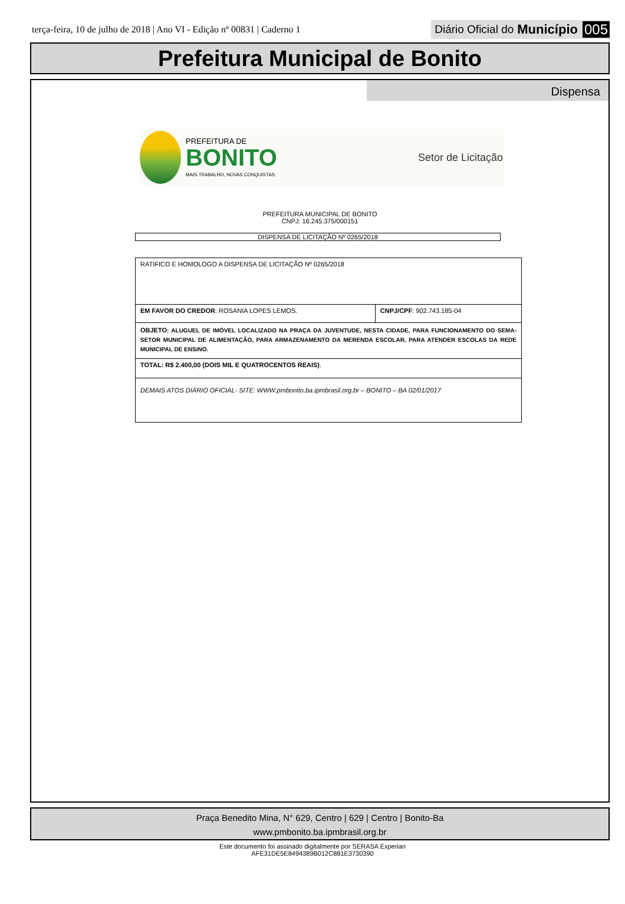terça-feira, 10 de julho de 2018 | Ano VI - Edição nº 00831 | Caderno 1
Diário Oficial do Município 005
Prefeitura Municipal de Bonito
Dispensa
PREFEITURA DE
BONITO
MAIS TRABALHO, NOVAS CONQUISTAS
Setor de Licitação
PREFEITURA MUNICIPAL DE BONITO
CNPJ: 16.245.375/000151
DISPENSA DE LICITAÇÃO Nº 0265/2018
| RATIFICO E HOMOLOGO A DISPENSA DE LICITAÇÃO Nº 0265/2018 | |
| EM FAVOR DO CREDOR : ROSANIA LOPES LEMOS. | CNPJ/CPF : 902.743.185-04 |
| OBJETO : ALUGUEL DE IMÓVEL LOCALIZADO NA PRAÇA DA JUVENTUDE, NESTA CIDADE, PARA FUNCIONAMENTO DO SEMA-SETOR MUNICIPAL DE ALIMENTAÇÃO, PARA ARMAZENAMENTO DA MERENDA ESCOLAR, PARA ATENDER ESCOLAS DA REDE MUNICIPAL DE ENSINO. | |
| TOTAL: R$ 2.400,00 (DOIS MIL E QUATROCENTOS REAIS) . | |
| DEMAIS ATOS DIÁRIO OFICIAL- SITE: WWW.pmbonito.ba.ipmbrasil.org.br – BONITO – BA 02/01/2017 | |
Praça Benedito Mina, N° 629, Centro | 629 | Centro | Bonito-Ba
www.pmbonito.ba.ipmbrasil.org.br
Este documento foi assinado digitalmente por SERASA Experian
AFE31DE5E8494389B012C881E3730390